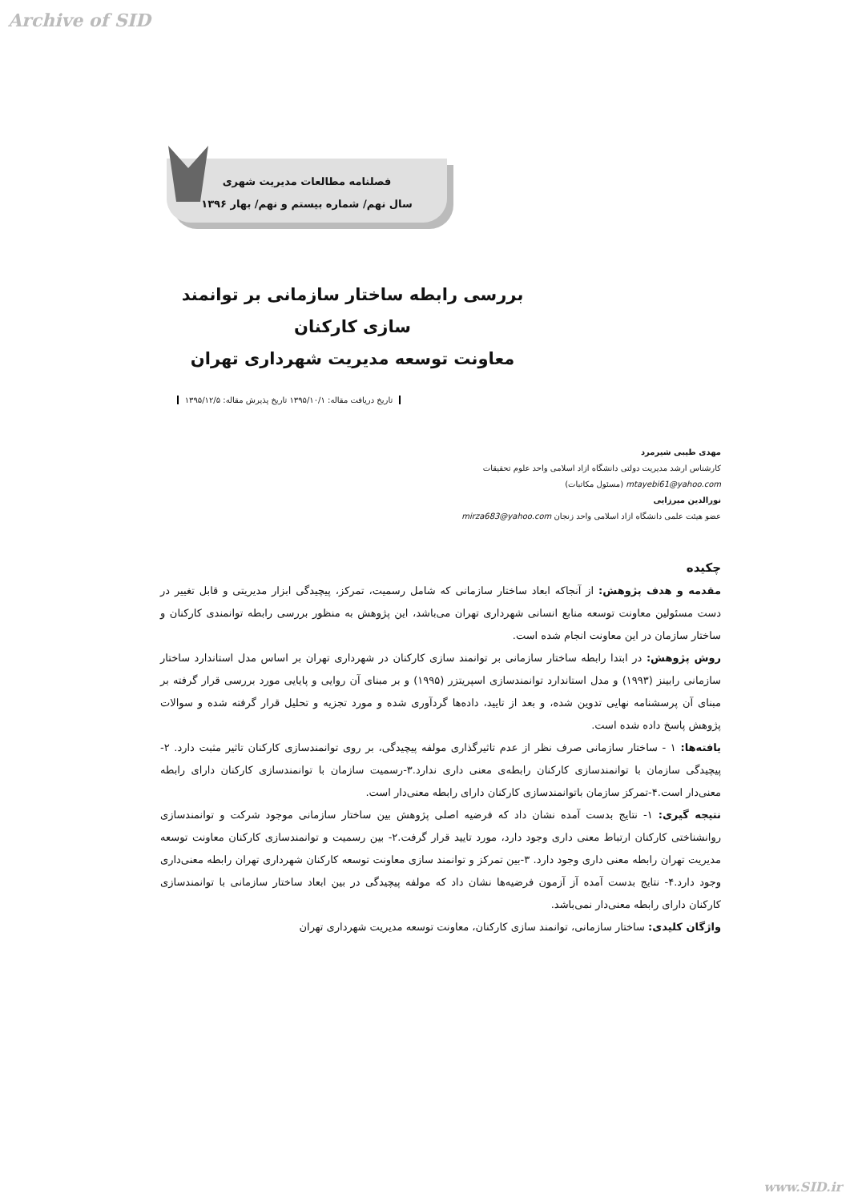Archive of SID
فصلنامه مطالعات مدیریت شهری
سال نهم/ شماره بیستم و نهم/ بهار ۱۳۹۶
بررسی رابطه ساختار سازمانی بر توانمند سازی کارکنان
معاونت توسعه مدیریت شهرداری تهران
تاریخ دریافت مقاله: ۱۳۹۵/۱۰/۱ تاریخ پذیرش مقاله: ۱۳۹۵/۱۲/۵
مهدی طیبی شیرمرد
کارشناس ارشد مدیریت دولتی دانشگاه ازاد اسلامی واحد علوم تحقیقات
mtayebi61@yahoo.com (مسئول مکاتبات)
نورالدین میرزایی
عضو هیئت علمی دانشگاه ازاد اسلامی واحد زنجان mirza683@yahoo.com
چکیده
مقدمه و هدف پژوهش: از آنجاکه ابعاد ساختار سازمانی که شامل رسمیت، تمرکز، پیچیدگی ابزار مدیریتی و قابل تغییر در دست مسئولین معاونت توسعه منابع انسانی شهرداری تهران می‌باشد، این پژوهش به منظور بررسی رابطه توانمندی کارکنان و ساختار سازمان در این معاونت انجام شده است.
روش پژوهش: در ابتدا رابطه ساختار سازمانی بر توانمند سازی کارکنان در شهرداری تهران بر اساس مدل استاندارد ساختار سازمانی رابینز (۱۹۹۳) و مدل استاندارد توانمندسازی اسپریتزر (۱۹۹۵) و بر مبنای آن روایی و پایایی مورد بررسی قرار گرفته بر مبنای آن پرسشنامه نهایی تدوین شده، و بعد از تایید، داده‌ها گردآوری شده و مورد تجزیه و تحلیل قرار گرفته شده و سوالات پژوهش پاسخ داده شده است.
یافته‌ها: ۱ - ساختار سازمانی صرف نظر از عدم تاثیرگذاری مولفه پیچیدگی، بر روی توانمندسازی کارکنان تاثیر مثبت دارد. ۲-پیچیدگی سازمان با توانمندسازی کارکنان رابطه‌ی معنی داری ندارد.۳-رسمیت سازمان با توانمندسازی کارکنان دارای رابطه معنی‌دار است.۴-تمرکز سازمان باتوانمندسازی کارکنان دارای رابطه معنی‌دار است.
نتیجه گیری: ۱- نتایج بدست آمده نشان داد که فرضیه اصلی پژوهش بین ساختار سازمانی موجود شرکت و توانمندسازی روانشناختی کارکنان ارتباط معنی داری وجود دارد، مورد تایید قرار گرفت.۲- بین رسمیت و توانمندسازی کارکنان معاونت توسعه مدیریت تهران رابطه معنی داری وجود دارد. ۳-بین تمرکز و توانمند سازی معاونت توسعه کارکنان شهرداری تهران رابطه معنی‌داری وجود دارد.۴- نتایج بدست آمده آز آزمون فرضیه‌ها نشان داد که مولفه پیچیدگی در بین ابعاد ساختار سازمانی با توانمندسازی کارکنان دارای رابطه معنی‌دار نمی‌باشد.
واژگان کلیدی: ساختار سازمانی، توانمند سازی کارکنان، معاونت توسعه مدیریت شهرداری تهران
www.SID.ir